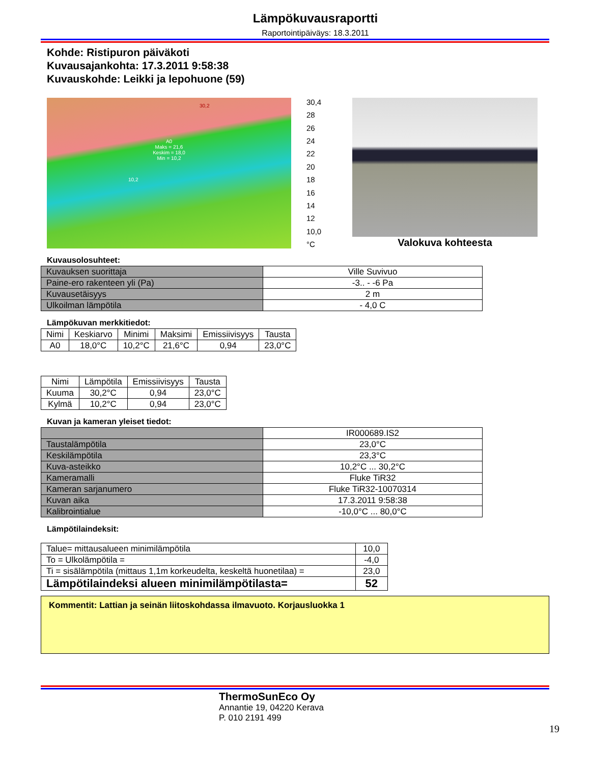Lämpökuvausraportti
Raportointipäiväys: 18.3.2011
Kohde: Ristipuron päiväkoti
Kuvausajankohta: 17.3.2011 9:58:38
Kuvauskohde: Leikki ja lepohuone (59)
A0
Maks = 21,6
Keskim = 18,0
Min = 10,2
30,2
10,2
30,4
28
26
24
22
20
18
16
14
12
10,0
°C
Valokuva kohteesta
Kuvausolosuhteet:
| Kuvauksen suorittaja | Ville Suvivuo |
| Paine-ero rakenteen yli (Pa) | -3.. - -6 Pa |
| Kuvausetäisyys | 2 m |
| Ulkoilman lämpötila | - 4,0 C |
Lämpökuvan merkkitiedot:
| Nimi | Keskiarvo | Minimi | Maksimi | Emissiivisyys | Tausta |
| --- | --- | --- | --- | --- | --- |
| A0 | 18,0°C | 10,2°C | 21,6°C | 0,94 | 23,0°C |
| Nimi | Lämpötila | Emissiivisyys | Tausta |
| --- | --- | --- | --- |
| Kuuma | 30,2°C | 0,94 | 23,0°C |
| Kylmä | 10,2°C | 0,94 | 23,0°C |
Kuvan ja kameran yleiset tiedot:
| | IR000689.IS2 |
| Taustalämpötila | 23,0°C |
| Keskilämpötila | 23,3°C |
| Kuva-asteikko | 10,2°C ... 30,2°C |
| Kameramalli | Fluke TiR32 |
| Kameran sarjanumero | Fluke TiR32-10070314 |
| Kuvan aika | 17.3.2011 9:58:38 |
| Kalibrointialue | -10,0°C ... 80,0°C |
Lämpötilaindeksit:
| Talue= mittausalueen minimilämpötila | 10,0 |
| To = Ulkolämpötila = | -4,0 |
| Ti = sisälämpötila (mittaus 1,1m korkeudelta, keskeltä huonetilaa) = | 23,0 |
| Lämpötilaindeksi alueen minimilämpötilasta= | 52 |
Kommentit: Lattian ja seinän liitoskohdassa ilmavuoto. Korjausluokka 1
ThermoSunEco Oy
Annantie 19, 04220 Kerava
P. 010 2191 499
19